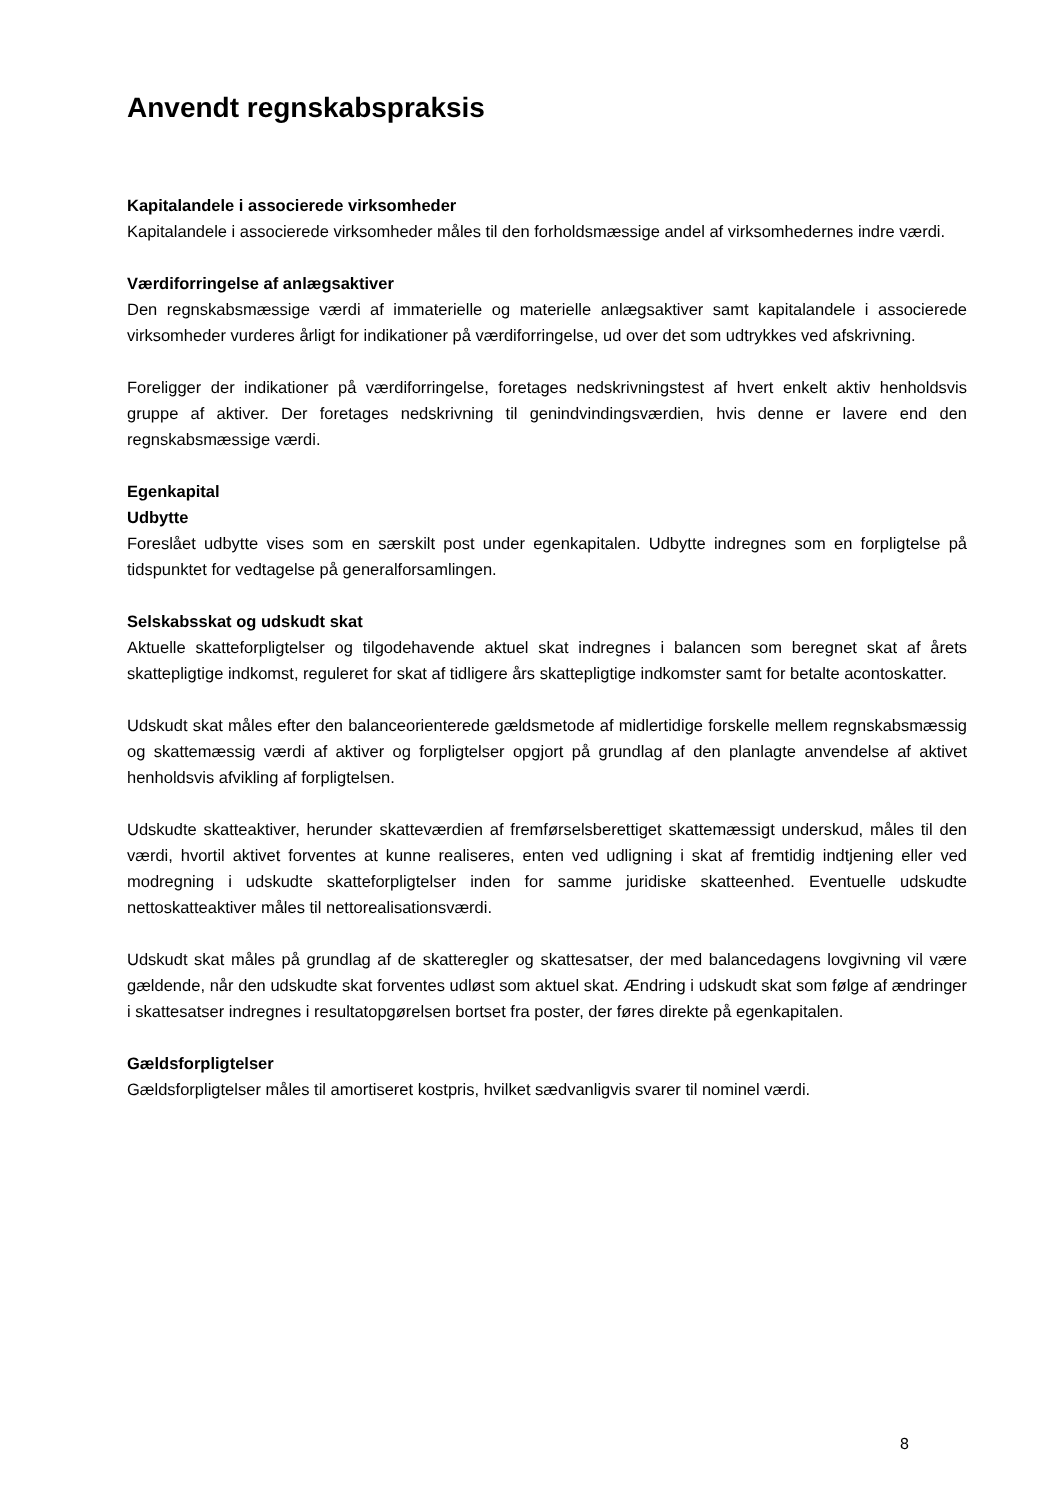Anvendt regnskabspraksis
Kapitalandele i associerede virksomheder
Kapitalandele i associerede virksomheder måles til den forholdsmæssige andel af virksomhedernes indre værdi.
Værdiforringelse af anlægsaktiver
Den regnskabsmæssige værdi af immaterielle og materielle anlægsaktiver samt kapitalandele i associerede virksomheder vurderes årligt for indikationer på værdiforringelse, ud over det som udtrykkes ved afskrivning.
Foreligger der indikationer på værdiforringelse, foretages nedskrivningstest af hvert enkelt aktiv henholdsvis gruppe af aktiver. Der foretages nedskrivning til genindvindingsværdien, hvis denne er lavere end den regnskabsmæssige værdi.
Egenkapital
Udbytte
Foreslået udbytte vises som en særskilt post under egenkapitalen. Udbytte indregnes som en forpligtelse på tidspunktet for vedtagelse på generalforsamlingen.
Selskabsskat og udskudt skat
Aktuelle skatteforpligtelser og tilgodehavende aktuel skat indregnes i balancen som beregnet skat af årets skattepligtige indkomst, reguleret for skat af tidligere års skattepligtige indkomster samt for betalte acontoskatter.
Udskudt skat måles efter den balanceorienterede gældsmetode af midlertidige forskelle mellem regnskabsmæssig og skattemæssig værdi af aktiver og forpligtelser opgjort på grundlag af den planlagte anvendelse af aktivet henholdsvis afvikling af forpligtelsen.
Udskudte skatteaktiver, herunder skatteværdien af fremførselsberettiget skattemæssigt underskud, måles til den værdi, hvortil aktivet forventes at kunne realiseres, enten ved udligning i skat af fremtidig indtjening eller ved modregning i udskudte skatteforpligtelser inden for samme juridiske skatteenhed. Eventuelle udskudte nettoskatteaktiver måles til nettorealisationsværdi.
Udskudt skat måles på grundlag af de skatteregler og skattesatser, der med balancedagens lovgivning vil være gældende, når den udskudte skat forventes udløst som aktuel skat. Ændring i udskudt skat som følge af ændringer i skattesatser indregnes i resultatopgørelsen bortset fra poster, der føres direkte på egenkapitalen.
Gældsforpligtelser
Gældsforpligtelser måles til amortiseret kostpris, hvilket sædvanligvis svarer til nominel værdi.
8